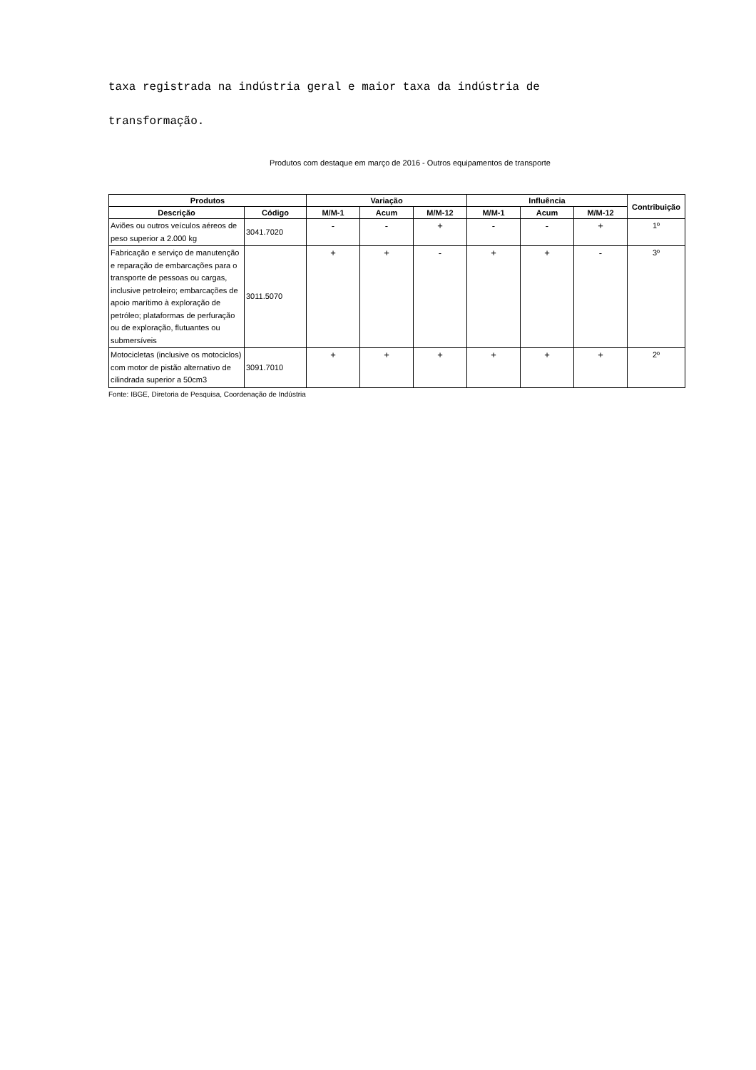taxa registrada na indústria geral e maior taxa da indústria de
transformação.
Produtos com destaque em março de 2016 - Outros equipamentos de transporte
| Produtos | | Variação | | | Influência | | | Contribuição |
| --- | --- | --- | --- | --- | --- | --- | --- | --- |
| Descrição | Código | M/M-1 | Acum | M/M-12 | M/M-1 | Acum | M/M-12 | |
| Aviões ou outros veículos aéreos de peso superior a 2.000 kg | 3041.7020 | - | - | + | - | - | + | 1º |
| Fabricação e serviço de manutenção e reparação de embarcações para o transporte de pessoas ou cargas, inclusive petroleiro; embarcações de apoio marítimo à exploração de petróleo; plataformas de perfuração ou de exploração, flutuantes ou submersíveis | 3011.5070 | + | + | - | + | + | - | 3º |
| Motocicletas (inclusive os motociclos) com motor de pistão alternativo de cilindrada superior a 50cm3 | 3091.7010 | + | + | + | + | + | + | 2º |
Fonte: IBGE, Diretoria de Pesquisa, Coordenação de Indústria